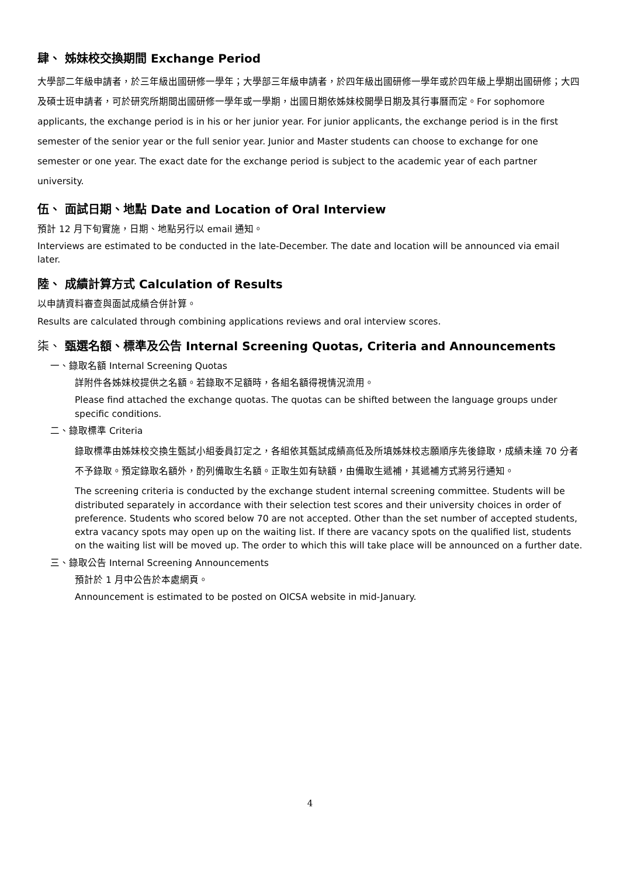肆、 姊妹校交換期間 Exchange Period
大學部二年級申請者，於三年級出國研修一學年；大學部三年級申請者，於四年級出國研修一學年或於四年級上學期出國研修；大四及碩士班申請者，可於研究所期間出國研修一學年或一學期，出國日期依姊妹校開學日期及其行事曆而定。For sophomore applicants, the exchange period is in his or her junior year. For junior applicants, the exchange period is in the first semester of the senior year or the full senior year. Junior and Master students can choose to exchange for one semester or one year. The exact date for the exchange period is subject to the academic year of each partner university.
伍、 面試日期、地點 Date and Location of Oral Interview
預計 12 月下旬實施，日期、地點另行以 email 通知。
Interviews are estimated to be conducted in the late-December. The date and location will be announced via email later.
陸、 成績計算方式 Calculation of Results
以申請資料審查與面試成績合併計算。
Results are calculated through combining applications reviews and oral interview scores.
柒、 甄選名額、標準及公告 Internal Screening Quotas, Criteria and Announcements
一、錄取名額 Internal Screening Quotas
詳附件各姊妹校提供之名額。若錄取不足額時，各組名額得視情況流用。
Please find attached the exchange quotas. The quotas can be shifted between the language groups under specific conditions.
二、錄取標準 Criteria
錄取標準由姊妹校交換生甄試小組委員訂定之，各組依其甄試成績高低及所填姊妹校志願順序先後錄取，成績未達 70 分者不予錄取。預定錄取名額外，酌列備取生名額。正取生如有缺額，由備取生遞補，其遞補方式將另行通知。
The screening criteria is conducted by the exchange student internal screening committee. Students will be distributed separately in accordance with their selection test scores and their university choices in order of preference. Students who scored below 70 are not accepted. Other than the set number of accepted students, extra vacancy spots may open up on the waiting list. If there are vacancy spots on the qualified list, students on the waiting list will be moved up. The order to which this will take place will be announced on a further date.
三、錄取公告 Internal Screening Announcements
預計於 1 月中公告於本處網頁。
Announcement is estimated to be posted on OICSA website in mid-January.
4